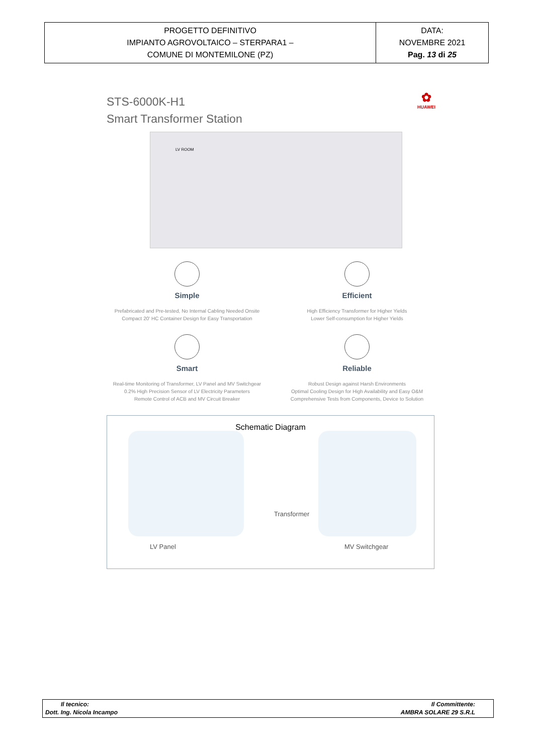| PROGETTO DEFINITIVO IMPIANTO AGROVOLTAICO – STERPARA1 – COMUNE DI MONTEMILONE (PZ) | DATA: NOVEMBRE 2021 Pag. 13 di 25 |
STS-6000K-H1
Smart Transformer Station
✿
HUAWEI
LV ROOM
Simple
Prefabricated and Pre-tested, No Internal Cabling Needed Onsite
Compact 20' HC Container Design for Easy Transportation
Efficient
High Efficiency Transformer for Higher Yields
Lower Self-consumption for Higher Yields
Smart
Real-time Monitoring of Transformer, LV Panel and MV Switchgear
0.2% High Precision Sensor of LV Electricity Parameters
Remote Control of ACB and MV Circuit Breaker
Reliable
Robust Design against Harsh Environments
Optimal Cooling Design for High Availability and Easy O&M
Comprehensive Tests from Components, Device to Solution
Schematic Diagram
Transformer
LV Panel MV Switchgear
Il tecnico: Il Committente:
Dott. Ing. Nicola Incampo AMBRA SOLARE 29 S.R.L